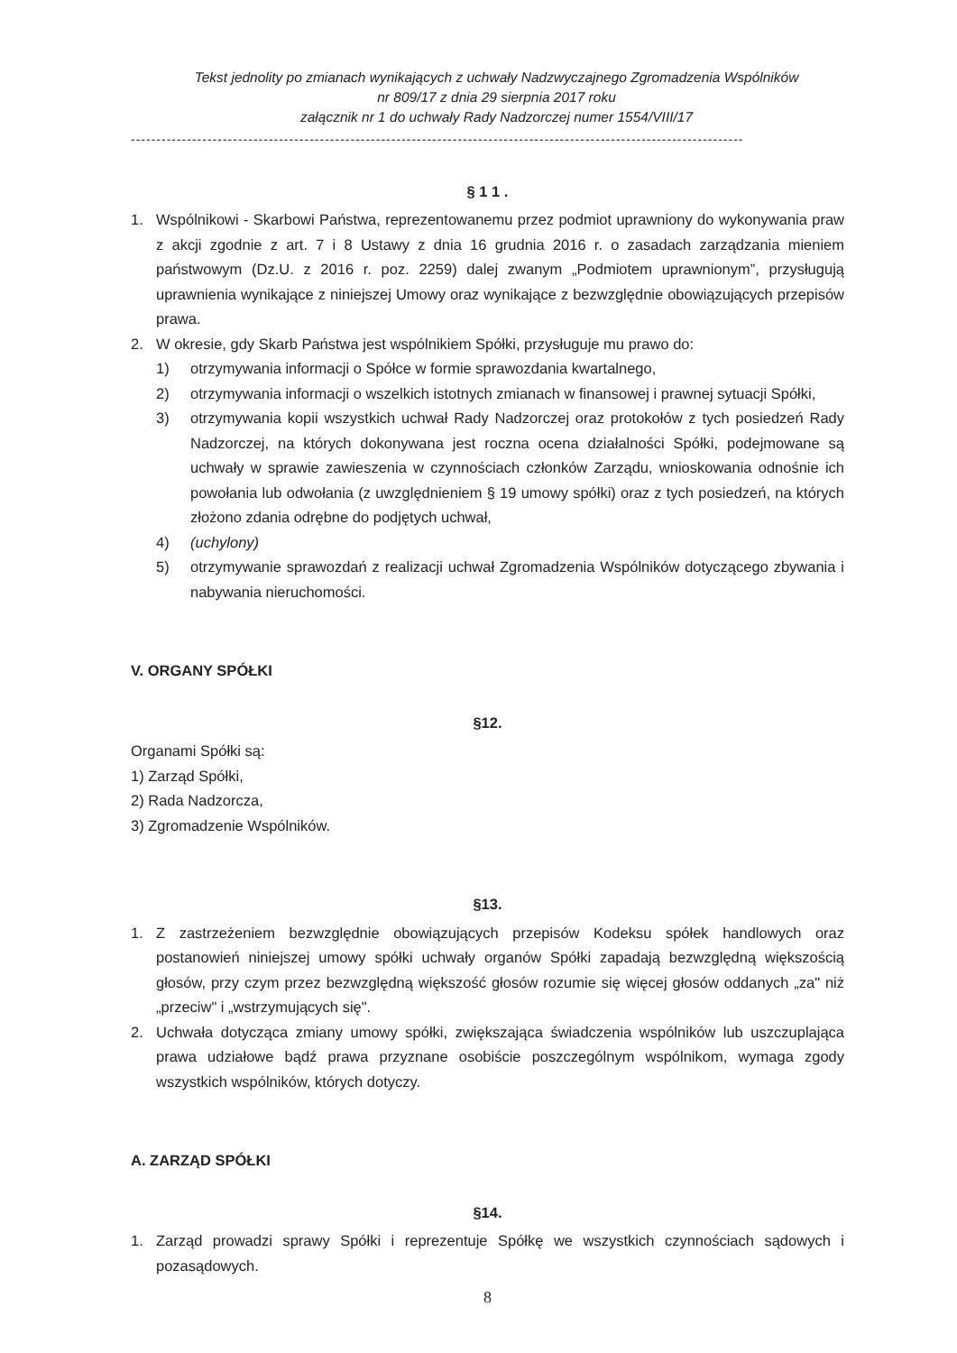Tekst jednolity po zmianach wynikających z uchwały Nadzwyczajnego Zgromadzenia Wspólników
nr 809/17 z dnia 29 sierpnia 2017 roku
załącznik nr 1 do uchwały Rady Nadzorczej numer 1554/VIII/17
------------------------------------------------------------------------------------------------------------------------
§ 1 1 .
1. Wspólnikowi - Skarbowi Państwa, reprezentowanemu przez podmiot uprawniony do wykonywania praw z akcji zgodnie z art. 7 i 8 Ustawy z dnia 16 grudnia 2016 r. o zasadach zarządzania mieniem państwowym (Dz.U. z 2016 r. poz. 2259) dalej zwanym „Podmiotem uprawnionym”, przysługują uprawnienia wynikające z niniejszej Umowy oraz wynikające z bezwzględnie obowiązujących przepisów prawa.
2. W okresie, gdy Skarb Państwa jest wspólnikiem Spółki, przysługuje mu prawo do:
1) otrzymywania informacji o Spółce w formie sprawozdania kwartalnego,
2) otrzymywania informacji o wszelkich istotnych zmianach w finansowej i prawnej sytuacji Spółki,
3) otrzymywania kopii wszystkich uchwał Rady Nadzorczej oraz protokołów z tych posiedzeń Rady Nadzorczej, na których dokonywana jest roczna ocena działalności Spółki, podejmowane są uchwały w sprawie zawieszenia w czynnościach członków Zarządu, wnioskowania odnośnie ich powołania lub odwołania (z uwzględnieniem § 19 umowy spółki) oraz z tych posiedzeń, na których złożono zdania odrębne do podjętych uchwał,
4) (uchylony)
5) otrzymywanie sprawozdań z realizacji uchwał Zgromadzenia Wspólników dotyczącego zbywania i nabywania nieruchomości.
V. ORGANY SPÓŁKI
§12.
Organami Spółki są:
1) Zarząd Spółki,
2) Rada Nadzorcza,
3) Zgromadzenie Wspólników.
§13.
1. Z zastrzeżeniem bezwzględnie obowiązujących przepisów Kodeksu spółek handlowych oraz postanowień niniejszej umowy spółki uchwały organów Spółki zapadają bezwzględną większością głosów, przy czym przez bezwzględną większość głosów rozumie się więcej głosów oddanych „za" niż „przeciw" i „wstrzymujących się".
2. Uchwała dotycząca zmiany umowy spółki, zwiększająca świadczenia wspólników lub uszczuplająca prawa udziałowe bądź prawa przyznane osobiście poszczególnym wspólnikom, wymaga zgody wszystkich wspólników, których dotyczy.
A. ZARZĄD SPÓŁKI
§14.
1. Zarząd prowadzi sprawy Spółki i reprezentuje Spółkę we wszystkich czynnościach sądowych i pozasądowych.
8